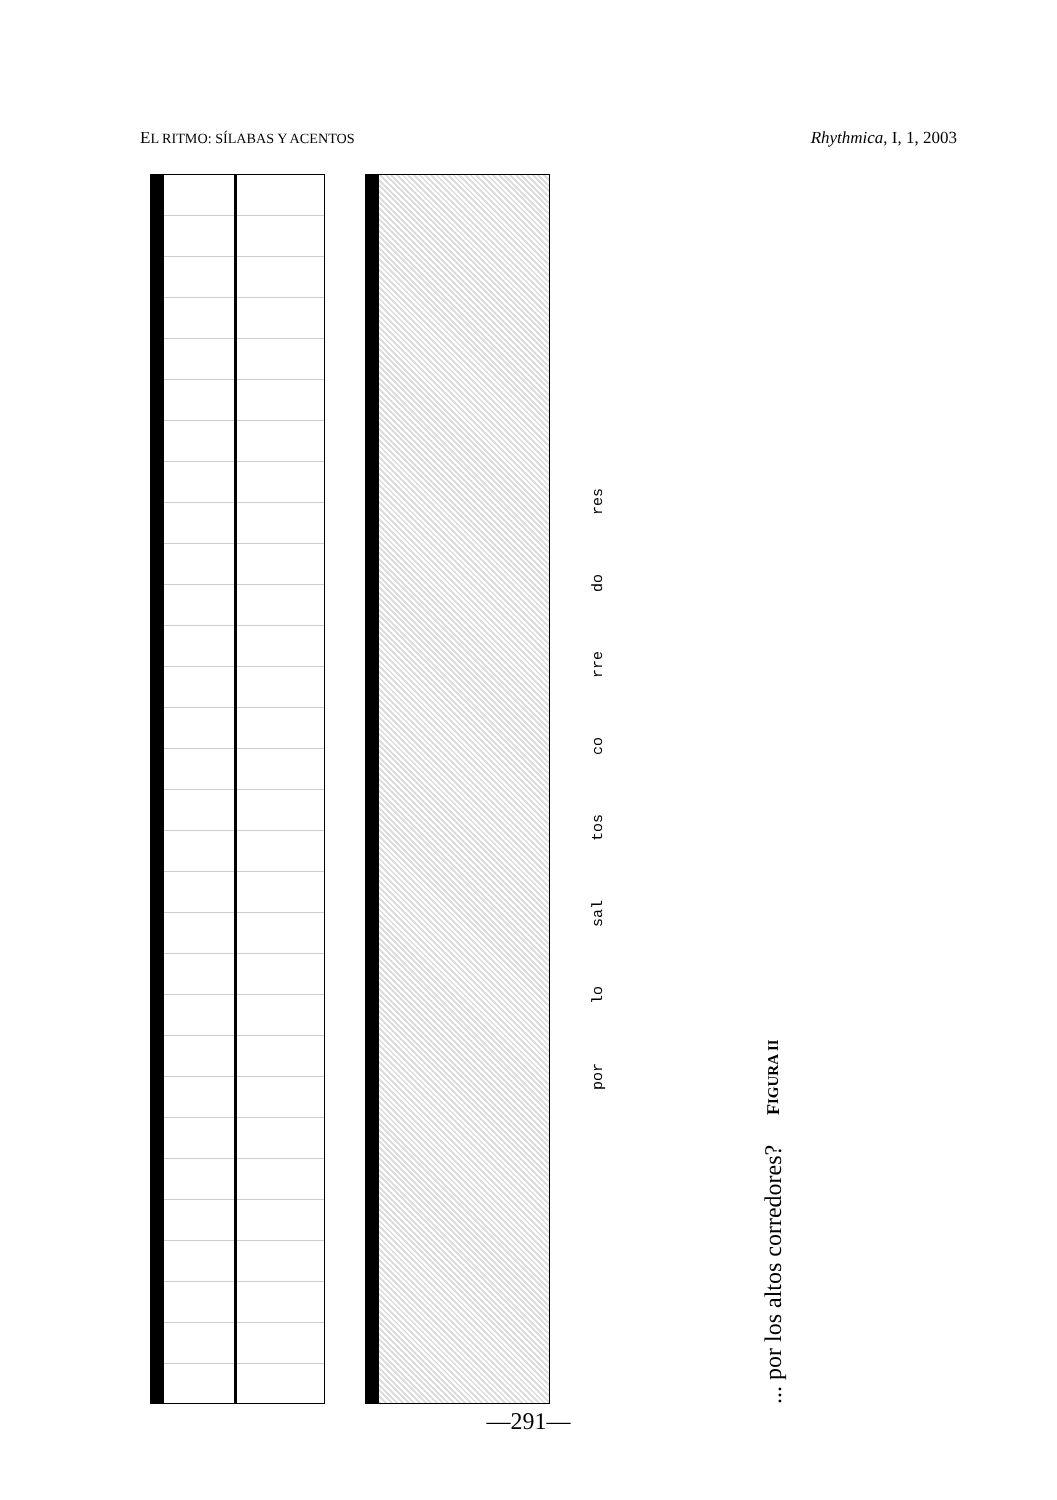EL RITMO: SÍLABAS Y ACENTOS Rhythmica, I, 1, 2003
por lo sal tos co rre do res
... por los altos corredores? FIGURA II
—291—